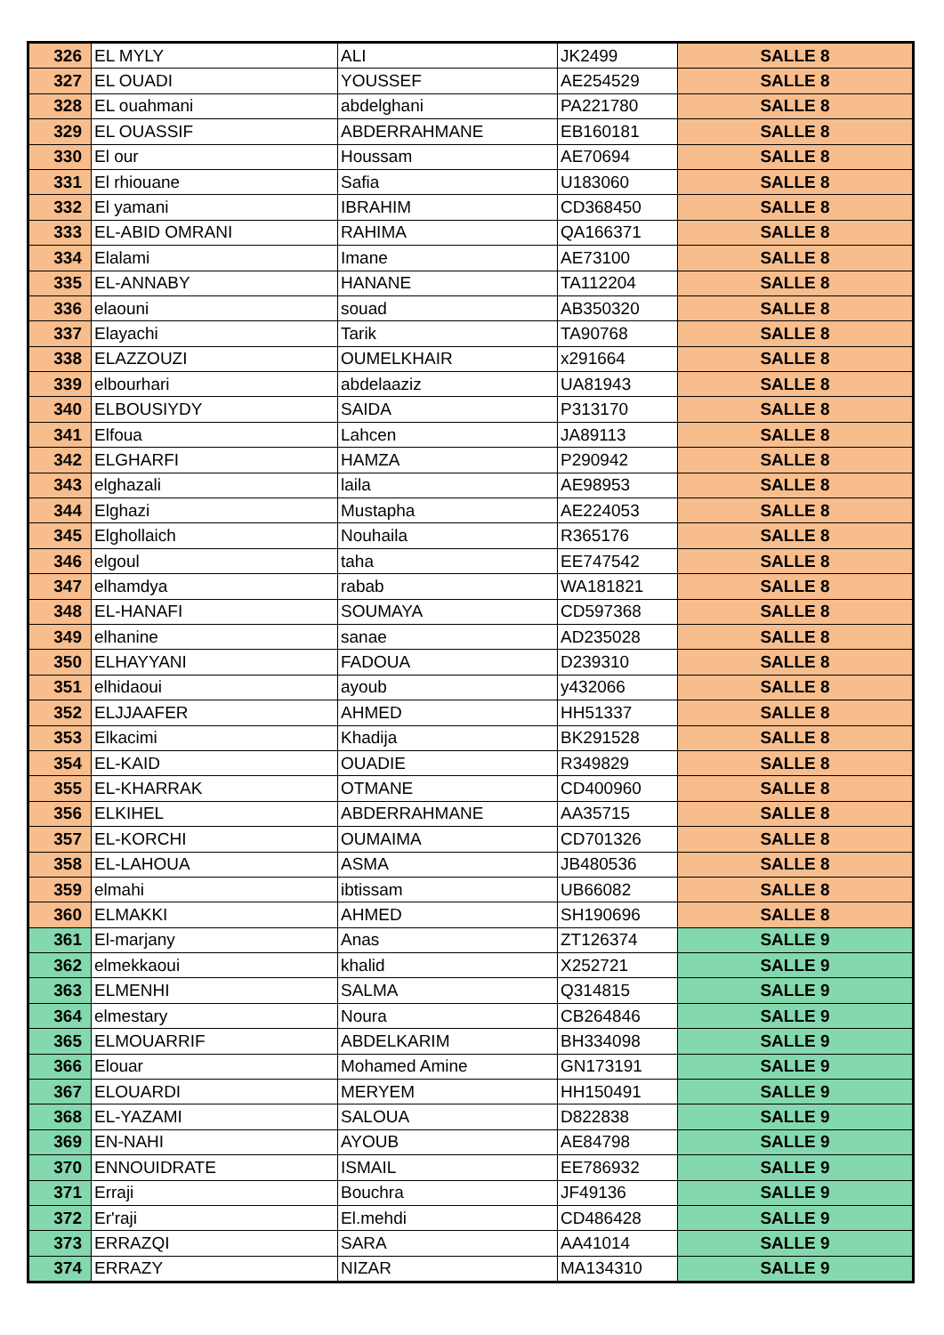| 326 | EL MYLY | ALI | JK2499 | SALLE 8 |
| 327 | EL OUADI | YOUSSEF | AE254529 | SALLE 8 |
| 328 | EL ouahmani | abdelghani | PA221780 | SALLE 8 |
| 329 | EL OUASSIF | ABDERRAHMANE | EB160181 | SALLE 8 |
| 330 | El our | Houssam | AE70694 | SALLE 8 |
| 331 | El rhiouane | Safia | U183060 | SALLE 8 |
| 332 | El yamani | IBRAHIM | CD368450 | SALLE 8 |
| 333 | EL-ABID OMRANI | RAHIMA | QA166371 | SALLE 8 |
| 334 | Elalami | Imane | AE73100 | SALLE 8 |
| 335 | EL-ANNABY | HANANE | TA112204 | SALLE 8 |
| 336 | elaouni | souad | AB350320 | SALLE 8 |
| 337 | Elayachi | Tarik | TA90768 | SALLE 8 |
| 338 | ELAZZOUZI | OUMELKHAIR | x291664 | SALLE 8 |
| 339 | elbourhari | abdelaaziz | UA81943 | SALLE 8 |
| 340 | ELBOUSIYDY | SAIDA | P313170 | SALLE 8 |
| 341 | Elfoua | Lahcen | JA89113 | SALLE 8 |
| 342 | ELGHARFI | HAMZA | P290942 | SALLE 8 |
| 343 | elghazali | laila | AE98953 | SALLE 8 |
| 344 | Elghazi | Mustapha | AE224053 | SALLE 8 |
| 345 | Elghollaich | Nouhaila | R365176 | SALLE 8 |
| 346 | elgoul | taha | EE747542 | SALLE 8 |
| 347 | elhamdya | rabab | WA181821 | SALLE 8 |
| 348 | EL-HANAFI | SOUMAYA | CD597368 | SALLE 8 |
| 349 | elhanine | sanae | AD235028 | SALLE 8 |
| 350 | ELHAYYANI | FADOUA | D239310 | SALLE 8 |
| 351 | elhidaoui | ayoub | y432066 | SALLE 8 |
| 352 | ELJJAAFER | AHMED | HH51337 | SALLE 8 |
| 353 | Elkacimi | Khadija | BK291528 | SALLE 8 |
| 354 | EL-KAID | OUADIE | R349829 | SALLE 8 |
| 355 | EL-KHARRAK | OTMANE | CD400960 | SALLE 8 |
| 356 | ELKIHEL | ABDERRAHMANE | AA35715 | SALLE 8 |
| 357 | EL-KORCHI | OUMAIMA | CD701326 | SALLE 8 |
| 358 | EL-LAHOUA | ASMA | JB480536 | SALLE 8 |
| 359 | elmahi | ibtissam | UB66082 | SALLE 8 |
| 360 | ELMAKKI | AHMED | SH190696 | SALLE 8 |
| 361 | El-marjany | Anas | ZT126374 | SALLE 9 |
| 362 | elmekkaoui | khalid | X252721 | SALLE 9 |
| 363 | ELMENHI | SALMA | Q314815 | SALLE 9 |
| 364 | elmestary | Noura | CB264846 | SALLE 9 |
| 365 | ELMOUARRIF | ABDELKARIM | BH334098 | SALLE 9 |
| 366 | Elouar | Mohamed Amine | GN173191 | SALLE 9 |
| 367 | ELOUARDI | MERYEM | HH150491 | SALLE 9 |
| 368 | EL-YAZAMI | SALOUA | D822838 | SALLE 9 |
| 369 | EN-NAHI | AYOUB | AE84798 | SALLE 9 |
| 370 | ENNOUIDRATE | ISMAIL | EE786932 | SALLE 9 |
| 371 | Erraji | Bouchra | JF49136 | SALLE 9 |
| 372 | Er'raji | El.mehdi | CD486428 | SALLE 9 |
| 373 | ERRAZQI | SARA | AA41014 | SALLE 9 |
| 374 | ERRAZY | NIZAR | MA134310 | SALLE 9 |